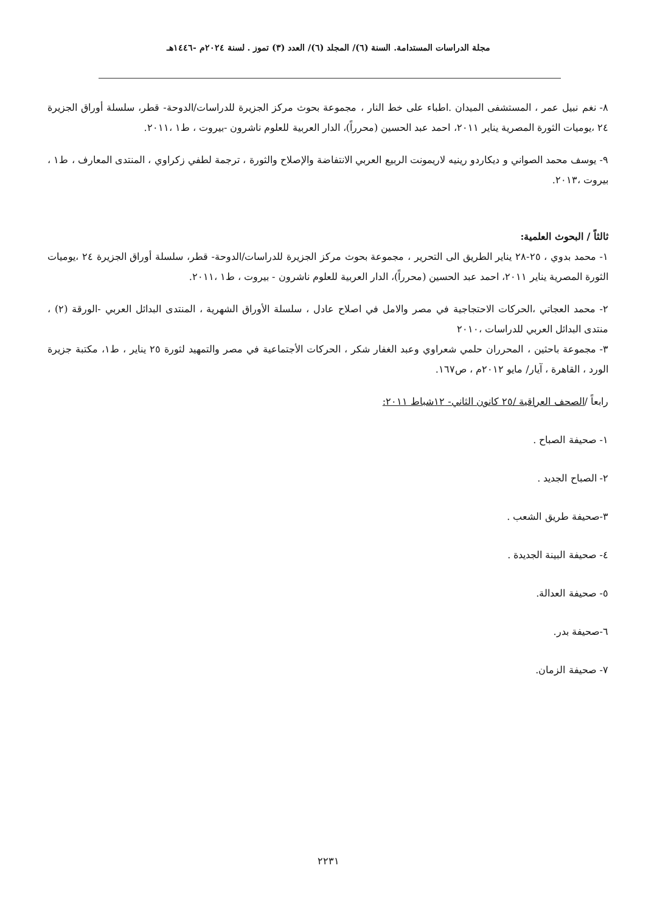مجلة الدراسات المستدامة. السنة (٦)/ المجلد (٦)/ العدد (٣) تموز . لسنة ٢٠٢٤م -١٤٤٦هـ
٨- نغم نبيل عمر ، المستشفى الميدان .اطباء على خط النار ، مجموعة بحوث مركز الجزيرة للدراسات/الدوحة- قطر، سلسلة أوراق الجزيرة ٢٤ ،يوميات الثورة المصرية يناير ٢٠١١، احمد عبد الحسين (محرراً)، الدار العربية للعلوم ناشرون -بيروت ، ط١ ،٢٠١١.
٩- يوسف محمد الصواني و ديكاردو رينيه لاريمونت الربيع العربي الانتفاضة والإصلاح والثورة ، ترجمة لطفي زكراوي ، المنتدى المعارف ، ط١ ، بيروت ،٢٠١٣.
ثالثاً / البحوث العلمية:
١- محمد بدوي ، ٢٥-٢٨ يناير الطريق الى التحرير ، مجموعة بحوث مركز الجزيرة للدراسات/الدوحة- قطر، سلسلة أوراق الجزيرة ٢٤ ،يوميات الثورة المصرية يناير ٢٠١١، احمد عبد الحسين (محرراً)، الدار العربية للعلوم ناشرون - بيروت ، ط١ ،٢٠١١.
٢- محمد العجاتي ،الحركات الاحتجاجية في مصر والامل في اصلاح عادل ، سلسلة الأوراق الشهرية ، المنتدى البدائل العربي -الورقة (٢) ، منتدى البدائل العربي للدراسات ،٢٠١٠
٣- مجموعة باحثين ، المحرران حلمي شعراوي وعبد الغفار شكر ، الحركات الأجتماعية في مصر والتمهيد لثورة ٢٥ يناير ، ط١، مكتبة جزيرة الورد ، القاهرة ، آيار/ مايو ٢٠١٢م ، ص١٦٧.
رابعاً /الصحف العراقية /٢٥ كانون الثاني- ١٢شباط ٢٠١١:
١- صحيفة الصباح .
٢- الصباح الجديد .
٣-صحيفة طريق الشعب .
٤- صحيفة البينة الجديدة .
٥- صحيفة العدالة.
٦-صحيفة بدر.
٧- صحيفة الزمان.
٢٢٣١